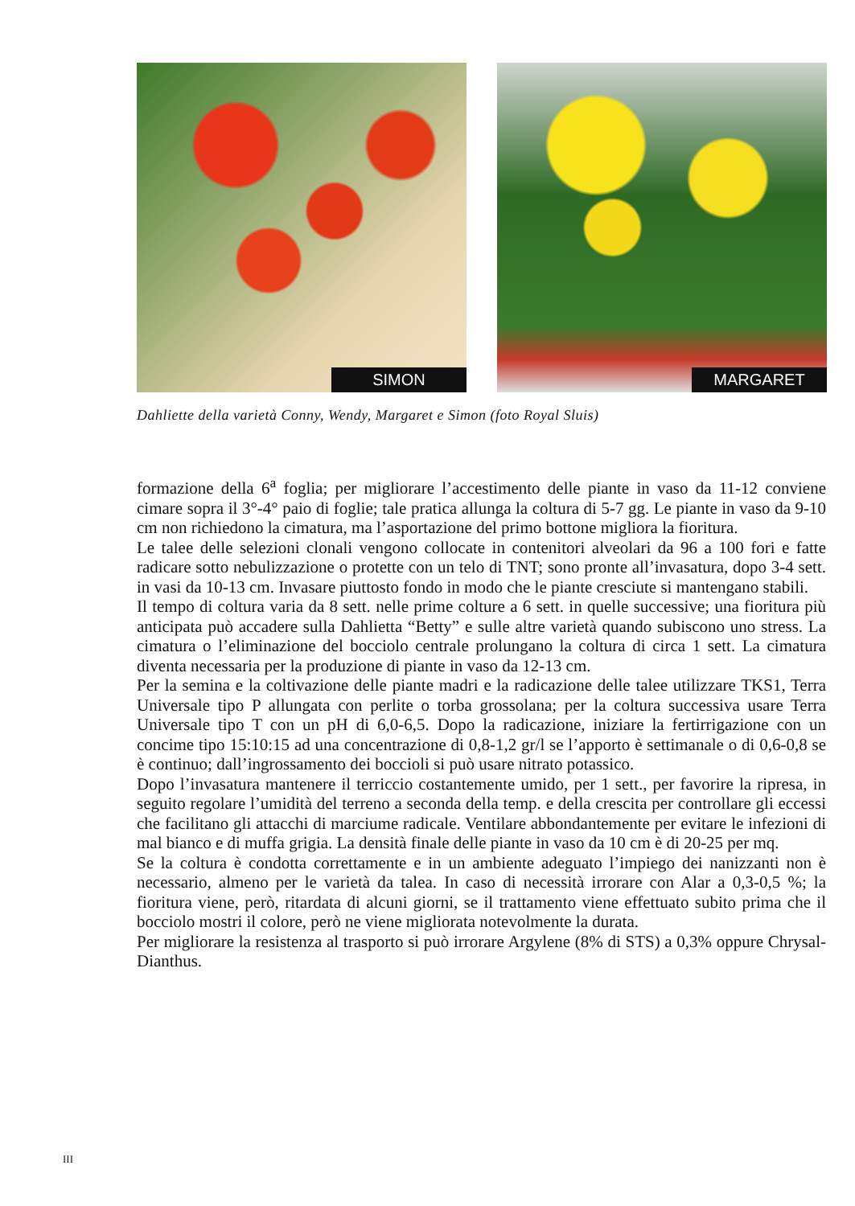SIMON
MARGARET
Dahliette della varietà Conny, Wendy, Margaret e Simon (foto Royal Sluis)
formazione della 6<sup>a</sup> foglia; per migliorare l’accestimento delle piante in vaso da 11-12 conviene cimare sopra il 3°-4° paio di foglie; tale pratica allunga la coltura di 5-7 gg. Le piante in vaso da 9-10 cm non richiedono la cimatura, ma l’asportazione del primo bottone migliora la fioritura.
Le talee delle selezioni clonali vengono collocate in contenitori alveolari da 96 a 100 fori e fatte radicare sotto nebulizzazione o protette con un telo di TNT; sono pronte all’invasatura, dopo 3-4 sett. in vasi da 10-13 cm. Invasare piuttosto fondo in modo che le piante cresciute si mantengano stabili.
Il tempo di coltura varia da 8 sett. nelle prime colture a 6 sett. in quelle successive; una fioritura più anticipata può accadere sulla Dahlietta “Betty” e sulle altre varietà quando subiscono uno stress. La cimatura o l’eliminazione del bocciolo centrale prolungano la coltura di circa 1 sett. La cimatura diventa necessaria per la produzione di piante in vaso da 12-13 cm.
Per la semina e la coltivazione delle piante madri e la radicazione delle talee utilizzare TKS1, Terra Universale tipo P allungata con perlite o torba grossolana; per la coltura successiva usare Terra Universale tipo T con un pH di 6,0-6,5. Dopo la radicazione, iniziare la fertirrigazione con un concime tipo 15:10:15 ad una concentrazione di 0,8-1,2 gr/l se l’apporto è settimanale o di 0,6-0,8 se è continuo; dall’ingrossamento dei boccioli si può usare nitrato potassico.
Dopo l’invasatura mantenere il terriccio costantemente umido, per 1 sett., per favorire la ripresa, in seguito regolare l’umidità del terreno a seconda della temp. e della crescita per controllare gli eccessi che facilitano gli attacchi di marciume radicale. Ventilare abbondantemente per evitare le infezioni di mal bianco e di muffa grigia. La densità finale delle piante in vaso da 10 cm è di 20-25 per mq.
Se la coltura è condotta correttamente e in un ambiente adeguato l’impiego dei nanizzanti non è necessario, almeno per le varietà da talea. In caso di necessità irrorare con Alar a 0,3-0,5 %; la fioritura viene, però, ritardata di alcuni giorni, se il trattamento viene effettuato subito prima che il bocciolo mostri il colore, però ne viene migliorata notevolmente la durata.
Per migliorare la resistenza al trasporto si può irrorare Argylene (8% di STS) a 0,3% oppure Chrysal-Dianthus.
III